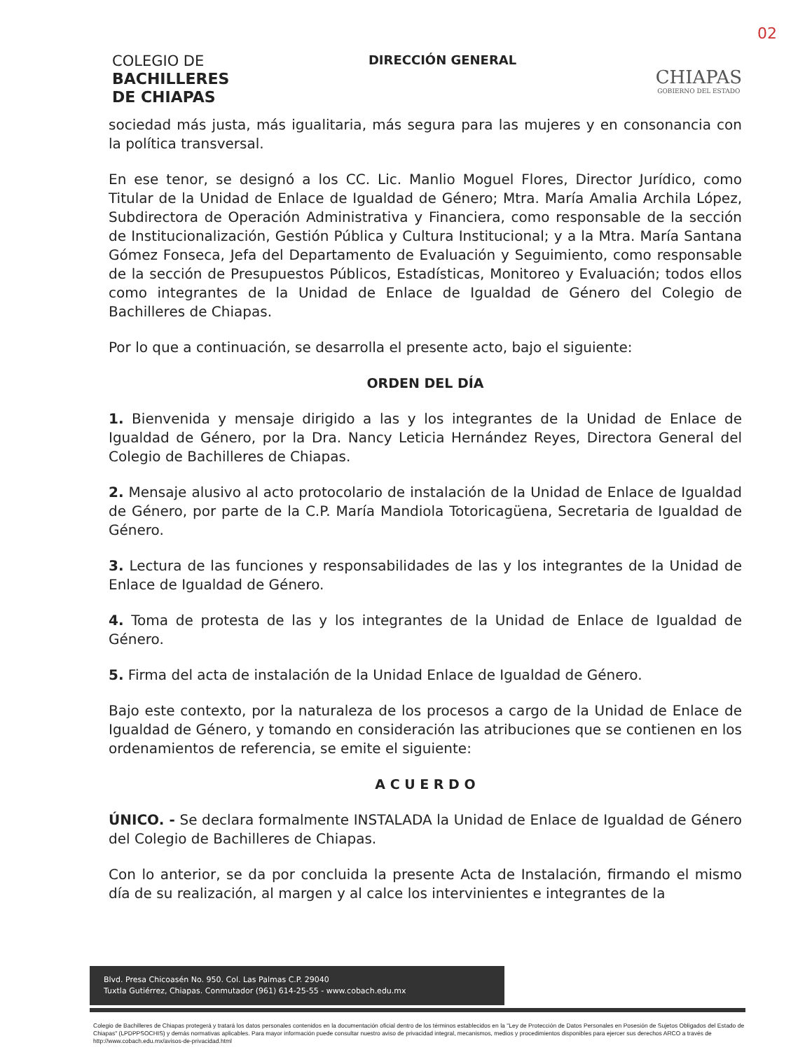02
COLEGIO DE
BACHILLERES
DE CHIAPAS
DIRECCIÓN GENERAL
CHIAPAS
GOBIERNO DEL ESTADO
sociedad más justa, más igualitaria, más segura para las mujeres y en consonancia con la política transversal.
En ese tenor, se designó a los CC. Lic. Manlio Moguel Flores, Director Jurídico, como Titular de la Unidad de Enlace de Igualdad de Género; Mtra. María Amalia Archila López, Subdirectora de Operación Administrativa y Financiera, como responsable de la sección de Institucionalización, Gestión Pública y Cultura Institucional; y a la Mtra. María Santana Gómez Fonseca, Jefa del Departamento de Evaluación y Seguimiento, como responsable de la sección de Presupuestos Públicos, Estadísticas, Monitoreo y Evaluación; todos ellos como integrantes de la Unidad de Enlace de Igualdad de Género del Colegio de Bachilleres de Chiapas.
Por lo que a continuación, se desarrolla el presente acto, bajo el siguiente:
ORDEN DEL DÍA
1. Bienvenida y mensaje dirigido a las y los integrantes de la Unidad de Enlace de Igualdad de Género, por la Dra. Nancy Leticia Hernández Reyes, Directora General del Colegio de Bachilleres de Chiapas.
2. Mensaje alusivo al acto protocolario de instalación de la Unidad de Enlace de Igualdad de Género, por parte de la C.P. María Mandiola Totoricagüena, Secretaria de Igualdad de Género.
3. Lectura de las funciones y responsabilidades de las y los integrantes de la Unidad de Enlace de Igualdad de Género.
4. Toma de protesta de las y los integrantes de la Unidad de Enlace de Igualdad de Género.
5. Firma del acta de instalación de la Unidad Enlace de Igualdad de Género.
Bajo este contexto, por la naturaleza de los procesos a cargo de la Unidad de Enlace de Igualdad de Género, y tomando en consideración las atribuciones que se contienen en los ordenamientos de referencia, se emite el siguiente:
A C U E R D O
ÚNICO. - Se declara formalmente INSTALADA la Unidad de Enlace de Igualdad de Género del Colegio de Bachilleres de Chiapas.
Con lo anterior, se da por concluida la presente Acta de Instalación, firmando el mismo día de su realización, al margen y al calce los intervinientes e integrantes de la
Blvd. Presa Chicoasén No. 950. Col. Las Palmas C.P. 29040
Tuxtla Gutiérrez, Chiapas. Conmutador (961) 614-25-55 - www.cobach.edu.mx
Colegio de Bachilleres de Chiapas protegerá y tratará los datos personales contenidos en la documentación oficial dentro de los términos establecidos en la "Ley de Protección de Datos Personales en Posesión de Sujetos Obligados del Estado de Chiapas" (LPDPPSOCHIS) y demás normativas aplicables. Para mayor información puede consultar nuestro aviso de privacidad integral, mecanismos, medios y procedimientos disponibles para ejercer sus derechos ARCO a través de http://www.cobach.edu.mx/avisos-de-privacidad.html